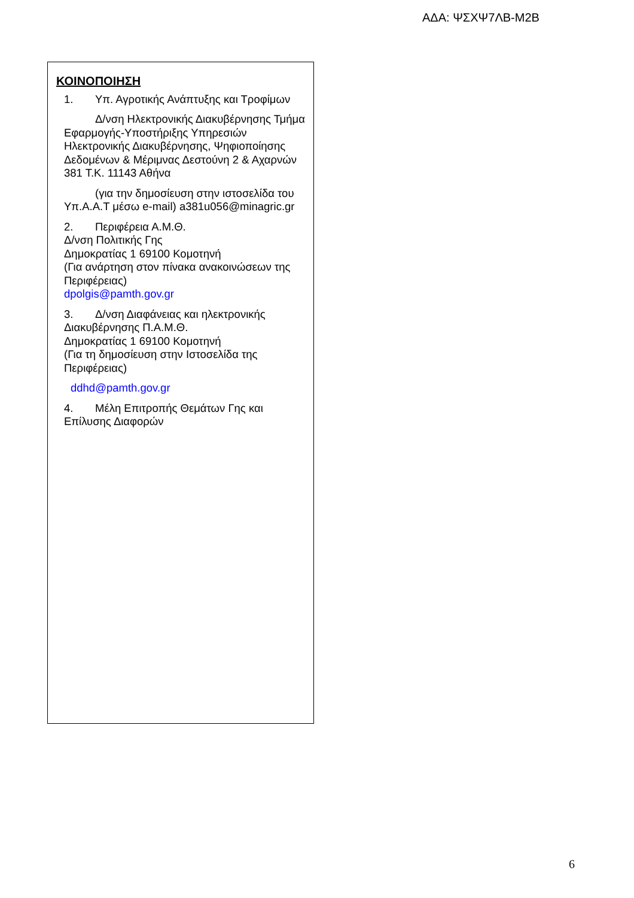ΑΔΑ: ΨΣΧΨ7ΛΒ-Μ2Β
ΚΟΙΝΟΠΟΙΗΣΗ
1. Υπ. Αγροτικής Ανάπτυξης και Τροφίμων
Δ/νση Ηλεκτρονικής Διακυβέρνησης Τμήμα Εφαρμογής-Υποστήριξης Υπηρεσιών Ηλεκτρονικής Διακυβέρνησης, Ψηφιοποίησης Δεδομένων & Μέριμνας Δεστούνη 2 & Αχαρνών 381 Τ.Κ. 11143 Αθήνα
(για την δημοσίευση στην ιστοσελίδα του Υπ.Α.Α.Τ μέσω e-mail) a381u056@minagric.gr
2. Περιφέρεια Α.Μ.Θ.
Δ/νση Πολιτικής Γης
Δημοκρατίας 1 69100 Κομοτηνή
(Για ανάρτηση στον πίνακα ανακοινώσεων της Περιφέρειας)
dpolgis@pamth.gov.gr
3. Δ/νση Διαφάνειας και ηλεκτρονικής Διακυβέρνησης Π.Α.Μ.Θ.
Δημοκρατίας 1 69100 Κομοτηνή
(Για τη δημοσίευση στην Ιστοσελίδα της Περιφέρειας)
ddhd@pamth.gov.gr
4. Μέλη Επιτροπής Θεμάτων Γης και Επίλυσης Διαφορών
6